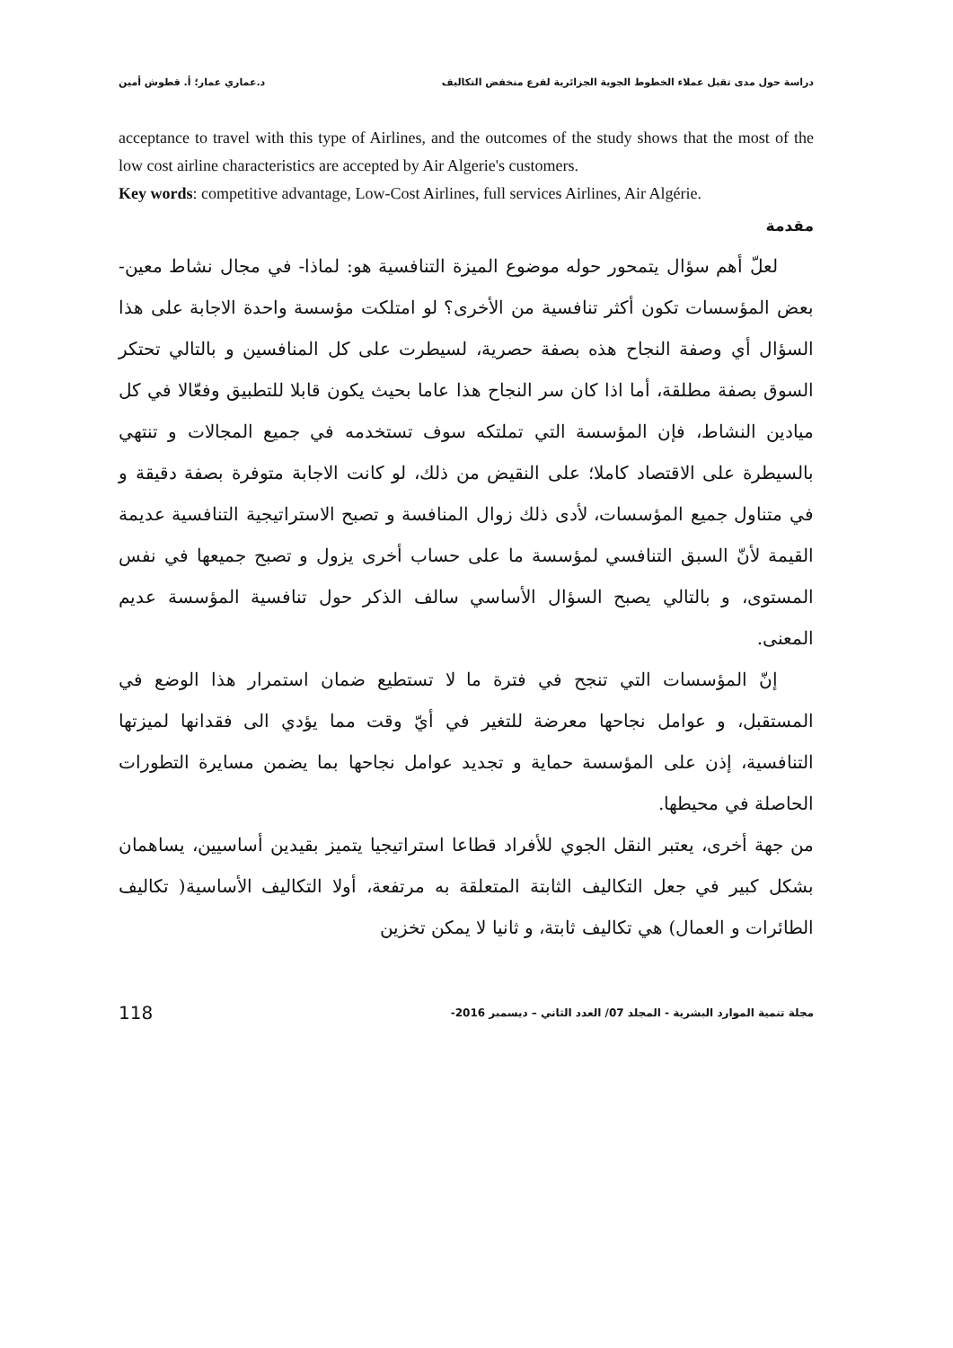دراسة حول مدى تقبل عملاء الخطوط الجوية الجزائرية لفرع منخفض التكاليف د.عماري عمار؛ أ. قطوش أمين
acceptance to travel with this type of Airlines, and the outcomes of the study shows that the most of the low cost airline characteristics are accepted by Air Algerie's customers.
Key words: competitive advantage, Low-Cost Airlines, full services Airlines, Air Algérie.
مقدمة
لعلّ أهم سؤال يتمحور حوله موضوع الميزة التنافسية هو: لماذا- في مجال نشاط معين- بعض المؤسسات تكون أكثر تنافسية من الأخرى؟ لو امتلكت مؤسسة واحدة الاجابة على هذا السؤال أي وصفة النجاح هذه بصفة حصرية، لسيطرت على كل المنافسين و بالتالي تحتكر السوق بصفة مطلقة، أما اذا كان سر النجاح هذا عاما بحيث يكون قابلا للتطبيق وفعّالا في كل ميادين النشاط، فإن المؤسسة التي تملتكه سوف تستخدمه في جميع المجالات و تنتهي بالسيطرة على الاقتصاد كاملا؛ على النقيض من ذلك، لو كانت الاجابة متوفرة بصفة دقيقة و في متناول جميع المؤسسات، لأدى ذلك زوال المنافسة و تصبح الاستراتيجية التنافسية عديمة القيمة لأنّ السبق التنافسي لمؤسسة ما على حساب أخرى يزول و تصبح جميعها في نفس المستوى، و بالتالي يصبح السؤال الأساسي سالف الذكر حول تنافسية المؤسسة عديم المعنى.
إنّ المؤسسات التي تنجح في فترة ما لا تستطيع ضمان استمرار هذا الوضع في المستقبل، و عوامل نجاحها معرضة للتغير في أيّ وقت مما يؤدي الى فقدانها لميزتها التنافسية، إذن على المؤسسة حماية و تجديد عوامل نجاحها بما يضمن مسايرة التطورات الحاصلة في محيطها.
من جهة أخرى، يعتبر النقل الجوي للأفراد قطاعا استراتيجيا يتميز بقيدين أساسيين، يساهمان بشكل كبير في جعل التكاليف الثابتة المتعلقة به مرتفعة، أولا التكاليف الأساسية( تكاليف الطائرات و العمال) هي تكاليف ثابتة، و ثانيا لا يمكن تخزين
مجلة تنمية الموارد البشرية - المجلد 07/ العدد الثاني – ديسمبر 2016- 118